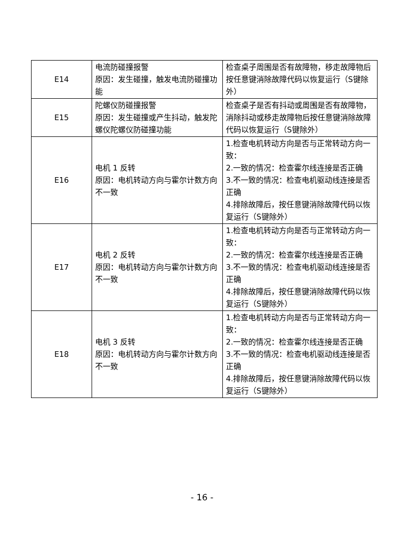| E14 | 电流防碰撞报警 原因：发生碰撞，触发电流防碰撞功能 | 检查桌子周围是否有故障物，移走故障物后按任意键消除故障代码以恢复运行（S键除外） |
| E15 | 陀螺仪防碰撞报警 原因：发生碰撞或产生抖动，触发陀螺仪陀螺仪防碰撞功能 | 检查桌子是否有抖动或周围是否有故障物，消除抖动或移走故障物后按任意键消除故障代码以恢复运行（S键除外） |
| E16 | 电机 1 反转 原因：电机转动方向与霍尔计数方向不一致 | 1.检查电机转动方向是否与正常转动方向一致： 2.一致的情况：检查霍尔线连接是否正确 3.不一致的情况：检查电机驱动线连接是否正确 4.排除故障后，按任意键消除故障代码以恢复运行（S键除外） |
| E17 | 电机 2 反转 原因：电机转动方向与霍尔计数方向不一致 | 1.检查电机转动方向是否与正常转动方向一致： 2.一致的情况：检查霍尔线连接是否正确 3.不一致的情况：检查电机驱动线连接是否正确 4.排除故障后，按任意键消除故障代码以恢复运行（S键除外） |
| E18 | 电机 3 反转 原因：电机转动方向与霍尔计数方向不一致 | 1.检查电机转动方向是否与正常转动方向一致： 2.一致的情况：检查霍尔线连接是否正确 3.不一致的情况：检查电机驱动线连接是否正确 4.排除故障后，按任意键消除故障代码以恢复运行（S键除外） |
- 16 -